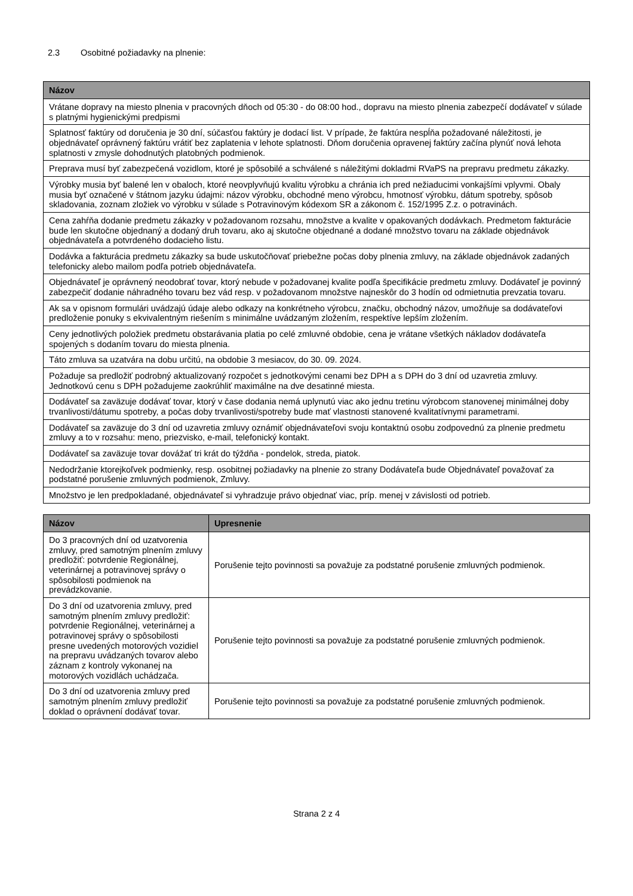2.3 Osobitné požiadavky na plnenie:
| Názov |
| --- |
| Vrátane dopravy na miesto plnenia v pracovných dňoch od 05:30 - do 08:00 hod., dopravu na miesto plnenia zabezpečí dodávateľ v súlade s platnými hygienickými predpismi |
| Splatnosť faktúry od doručenia je 30 dní, súčasťou faktúry je dodací list. V prípade, že faktúra nespĺňa požadované náležitosti, je objednávateľ oprávnený faktúru vrátiť bez zaplatenia v lehote splatnosti. Dňom doručenia opravenej faktúry začína plynúť nová lehota splatnosti v zmysle dohodnutých platobných podmienok. |
| Preprava musí byť zabezpečená vozidlom, ktoré je spôsobilé a schválené s náležitými dokladmi RVaPS na prepravu predmetu zákazky. |
| Výrobky musia byť balené len v obaloch, ktoré neovplyvňujú kvalitu výrobku a chránia ich pred nežiaducimi vonkajšími vplyvmi. Obaly musia byť označené v štátnom jazyku údajmi: názov výrobku, obchodné meno výrobcu, hmotnosť výrobku, dátum spotreby, spôsob skladovania, zoznam zložiek vo výrobku v súlade s Potravinovým kódexom SR a zákonom č. 152/1995 Z.z. o potravinách. |
| Cena zahŕňa dodanie predmetu zákazky v požadovanom rozsahu, množstve a kvalite v opakovaných dodávkach. Predmetom fakturácie bude len skutočne objednaný a dodaný druh tovaru, ako aj skutočne objednané a dodané množstvo tovaru na základe objednávok objednávateľa a potvrdeného dodacieho listu. |
| Dodávka a fakturácia predmetu zákazky sa bude uskutočňovať priebežne počas doby plnenia zmluvy, na základe objednávok zadaných telefonicky alebo mailom podľa potrieb objednávateľa. |
| Objednávateľ je oprávnený neodobrať tovar, ktorý nebude v požadovanej kvalite podľa špecifikácie predmetu zmluvy. Dodávateľ je povinný zabezpečiť dodanie náhradného tovaru bez vád resp. v požadovanom množstve najneskôr do 3 hodín od odmietnutia prevzatia tovaru. |
| Ak sa v opisnom formulári uvádzajú údaje alebo odkazy na konkrétneho výrobcu, značku, obchodný názov, umožňuje sa dodávateľovi predloženie ponuky s ekvivalentným riešením s minimálne uvádzaným zložením, respektíve lepším zložením. |
| Ceny jednotlivých položiek predmetu obstarávania platia po celé zmluvné obdobie, cena je vrátane všetkých nákladov dodávateľa spojených s dodaním tovaru do miesta plnenia. |
| Táto zmluva sa uzatvára na dobu určitú, na obdobie 3 mesiacov, do 30. 09. 2024. |
| Požaduje sa predložiť podrobný aktualizovaný rozpočet s jednotkovými cenami bez DPH a s DPH do 3 dní od uzavretia zmluvy. Jednotkovú cenu s DPH požadujeme zaokrúhliť maximálne na dve desatinné miesta. |
| Dodávateľ sa zaväzuje dodávať tovar, ktorý v čase dodania nemá uplynutú viac ako jednu tretinu výrobcom stanovenej minimálnej doby trvanlivosti/dátumu spotreby, a počas doby trvanlivosti/spotreby bude mať vlastnosti stanovené kvalitatívnymi parametrami. |
| Dodávateľ sa zaväzuje do 3 dní od uzavretia zmluvy oznámiť objednávateľovi svoju kontaktnú osobu zodpovednú za plnenie predmetu zmluvy a to v rozsahu: meno, priezvisko, e-mail, telefonický kontakt. |
| Dodávateľ sa zaväzuje tovar dovážať tri krát do týždňa - pondelok, streda, piatok. |
| Nedodržanie ktorejkoľvek podmienky, resp. osobitnej požiadavky na plnenie zo strany Dodávateľa bude Objednávateľ považovať za podstatné porušenie zmluvných podmienok, Zmluvy. |
| Množstvo je len predpokladané, objednávateľ si vyhradzuje právo objednať viac, príp. menej v závislosti od potrieb. |
| Názov | Upresnenie |
| --- | --- |
| Do 3 pracovných dní od uzatvorenia zmluvy, pred samotným plnením zmluvy predložiť: potvrdenie Regionálnej, veterinárnej a potravinovej správy o spôsobilosti podmienok na prevádzkovanie. | Porušenie tejto povinnosti sa považuje za podstatné porušenie zmluvných podmienok. |
| Do 3 dní od uzatvorenia zmluvy, pred samotným plnením zmluvy predložiť: potvrdenie Regionálnej, veterinárnej a potravinovej správy o spôsobilosti presne uvedených motorových vozidiel na prepravu uvádzaných tovarov alebo záznam z kontroly vykonanej na motorových vozidlách uchádzača. | Porušenie tejto povinnosti sa považuje za podstatné porušenie zmluvných podmienok. |
| Do 3 dní od uzatvorenia zmluvy pred samotným plnením zmluvy predložiť doklad o oprávnení dodávať tovar. | Porušenie tejto povinnosti sa považuje za podstatné porušenie zmluvných podmienok. |
Strana 2 z 4